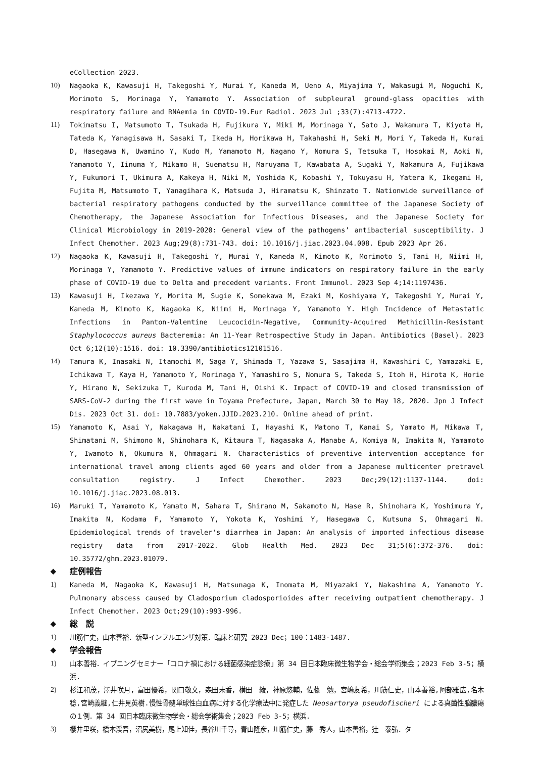eCollection 2023.
10) Nagaoka K, Kawasuji H, Takegoshi Y, Murai Y, Kaneda M, Ueno A, Miyajima Y, Wakasugi M, Noguchi K, Morimoto S, Morinaga Y, Yamamoto Y. Association of subpleural ground-glass opacities with respiratory failure and RNAemia in COVID-19.Eur Radiol. 2023 Jul ;33(7):4713-4722.
11) Tokimatsu I, Matsumoto T, Tsukada H, Fujikura Y, Miki M, Morinaga Y, Sato J, Wakamura T, Kiyota H, Tateda K, Yanagisawa H, Sasaki T, Ikeda H, Horikawa H, Takahashi H, Seki M, Mori Y, Takeda H, Kurai D, Hasegawa N, Uwamino Y, Kudo M, Yamamoto M, Nagano Y, Nomura S, Tetsuka T, Hosokai M, Aoki N, Yamamoto Y, Iinuma Y, Mikamo H, Suematsu H, Maruyama T, Kawabata A, Sugaki Y, Nakamura A, Fujikawa Y, Fukumori T, Ukimura A, Kakeya H, Niki M, Yoshida K, Kobashi Y, Tokuyasu H, Yatera K, Ikegami H, Fujita M, Matsumoto T, Yanagihara K, Matsuda J, Hiramatsu K, Shinzato T. Nationwide surveillance of bacterial respiratory pathogens conducted by the surveillance committee of the Japanese Society of Chemotherapy, the Japanese Association for Infectious Diseases, and the Japanese Society for Clinical Microbiology in 2019-2020: General view of the pathogens’ antibacterial susceptibility. J Infect Chemother. 2023 Aug;29(8):731-743. doi: 10.1016/j.jiac.2023.04.008. Epub 2023 Apr 26.
12) Nagaoka K, Kawasuji H, Takegoshi Y, Murai Y, Kaneda M, Kimoto K, Morimoto S, Tani H, Niimi H, Morinaga Y, Yamamoto Y. Predictive values of immune indicators on respiratory failure in the early phase of COVID-19 due to Delta and precedent variants. Front Immunol. 2023 Sep 4;14:1197436.
13) Kawasuji H, Ikezawa Y, Morita M, Sugie K, Somekawa M, Ezaki M, Koshiyama Y, Takegoshi Y, Murai Y, Kaneda M, Kimoto K, Nagaoka K, Niimi H, Morinaga Y, Yamamoto Y. High Incidence of Metastatic Infections in Panton-Valentine Leucocidin-Negative, Community-Acquired Methicillin-Resistant Staphylococcus aureus Bacteremia: An 11-Year Retrospective Study in Japan. Antibiotics (Basel). 2023 Oct 6;12(10):1516. doi: 10.3390/antibiotics12101516.
14) Tamura K, Inasaki N, Itamochi M, Saga Y, Shimada T, Yazawa S, Sasajima H, Kawashiri C, Yamazaki E, Ichikawa T, Kaya H, Yamamoto Y, Morinaga Y, Yamashiro S, Nomura S, Takeda S, Itoh H, Hirota K, Horie Y, Hirano N, Sekizuka T, Kuroda M, Tani H, Oishi K. Impact of COVID-19 and closed transmission of SARS-CoV-2 during the first wave in Toyama Prefecture, Japan, March 30 to May 18, 2020. Jpn J Infect Dis. 2023 Oct 31. doi: 10.7883/yoken.JJID.2023.210. Online ahead of print.
15) Yamamoto K, Asai Y, Nakagawa H, Nakatani I, Hayashi K, Matono T, Kanai S, Yamato M, Mikawa T, Shimatani M, Shimono N, Shinohara K, Kitaura T, Nagasaka A, Manabe A, Komiya N, Imakita N, Yamamoto Y, Iwamoto N, Okumura N, Ohmagari N. Characteristics of preventive intervention acceptance for international travel among clients aged 60 years and older from a Japanese multicenter pretravel consultation registry. J Infect Chemother. 2023 Dec;29(12):1137-1144. doi: 10.1016/j.jiac.2023.08.013.
16) Maruki T, Yamamoto K, Yamato M, Sahara T, Shirano M, Sakamoto N, Hase R, Shinohara K, Yoshimura Y, Imakita N, Kodama F, Yamamoto Y, Yokota K, Yoshimi Y, Hasegawa C, Kutsuna S, Ohmagari N. Epidemiological trends of traveler's diarrhea in Japan: An analysis of imported infectious disease registry data from 2017-2022. Glob Health Med. 2023 Dec 31;5(6):372-376. doi: 10.35772/ghm.2023.01079.
◆ 症例報告
1) Kaneda M, Nagaoka K, Kawasuji H, Matsunaga K, Inomata M, Miyazaki Y, Nakashima A, Yamamoto Y. Pulmonary abscess caused by Cladosporium cladosporioides after receiving outpatient chemotherapy. J Infect Chemother. 2023 Oct;29(10):993-996.
◆ 総　説
1) 川筋仁史，山本善裕．新型インフルエンザ対策．臨床と研究 2023 Dec；100：1483-1487.
◆ 学会報告
1) 山本善裕．イブニングセミナー「コロナ禍における細菌感染症診療」第 34 回日本臨床微生物学会・総会学術集会；2023 Feb 3-5；横浜.
2) 杉江和茂，澤井咲月，富田優希，関口敬文，森田末香，横田　綾，神原悠輔，佐藤　勉，宮嶋友希，川筋仁史，山本善裕,阿部雅広,名木　稔,宮崎義継,仁井見英樹.慢性骨髄単球性白血病に対する化学療法中に発症した Neosartorya pseudofischeri による真菌性脳膿瘍の１例．第 34 回日本臨床微生物学会・総会学術集会；2023 Feb 3-5；横浜.
3) 櫻井里咲，橋本渓吾，沼尻美樹，尾上知佳，長谷川千尋，青山隆彦，川筋仁史，藤　秀人，山本善裕，辻　泰弘．タ